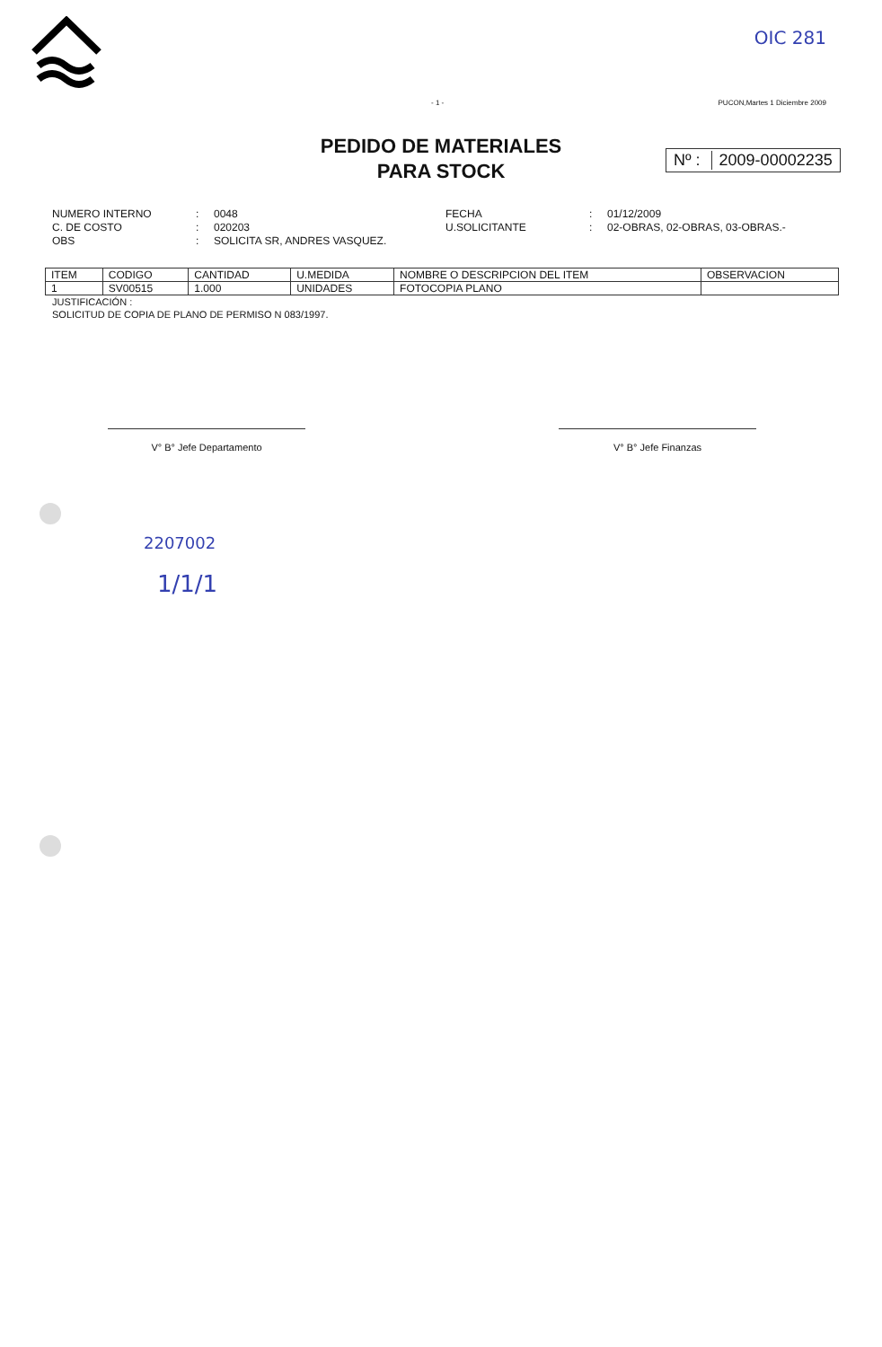OIC 281
- 1 - PUCON,Martes 1 Diciembre 2009
PEDIDO DE MATERIALES
PARA STOCK
Nº : 2009-00002235
NUMERO INTERNO
C. DE COSTO
OBS
:
:
:
0048
020203
SOLICITA SR, ANDRES VASQUEZ.
FECHA
U.SOLICITANTE
:
:
01/12/2009
02-OBRAS, 02-OBRAS, 03-OBRAS.-
| ITEM | CODIGO | CANTIDAD | U.MEDIDA | NOMBRE O DESCRIPCION DEL ITEM | OBSERVACION |
| --- | --- | --- | --- | --- | --- |
| 1 | SV00515 | 1.000 | UNIDADES | FOTOCOPIA PLANO | |
JUSTIFICACIÓN :
SOLICITUD DE COPIA DE PLANO DE PERMISO N 083/1997.
V° B° Jefe Departamento V° B° Jefe Finanzas
2207002
1/1/1